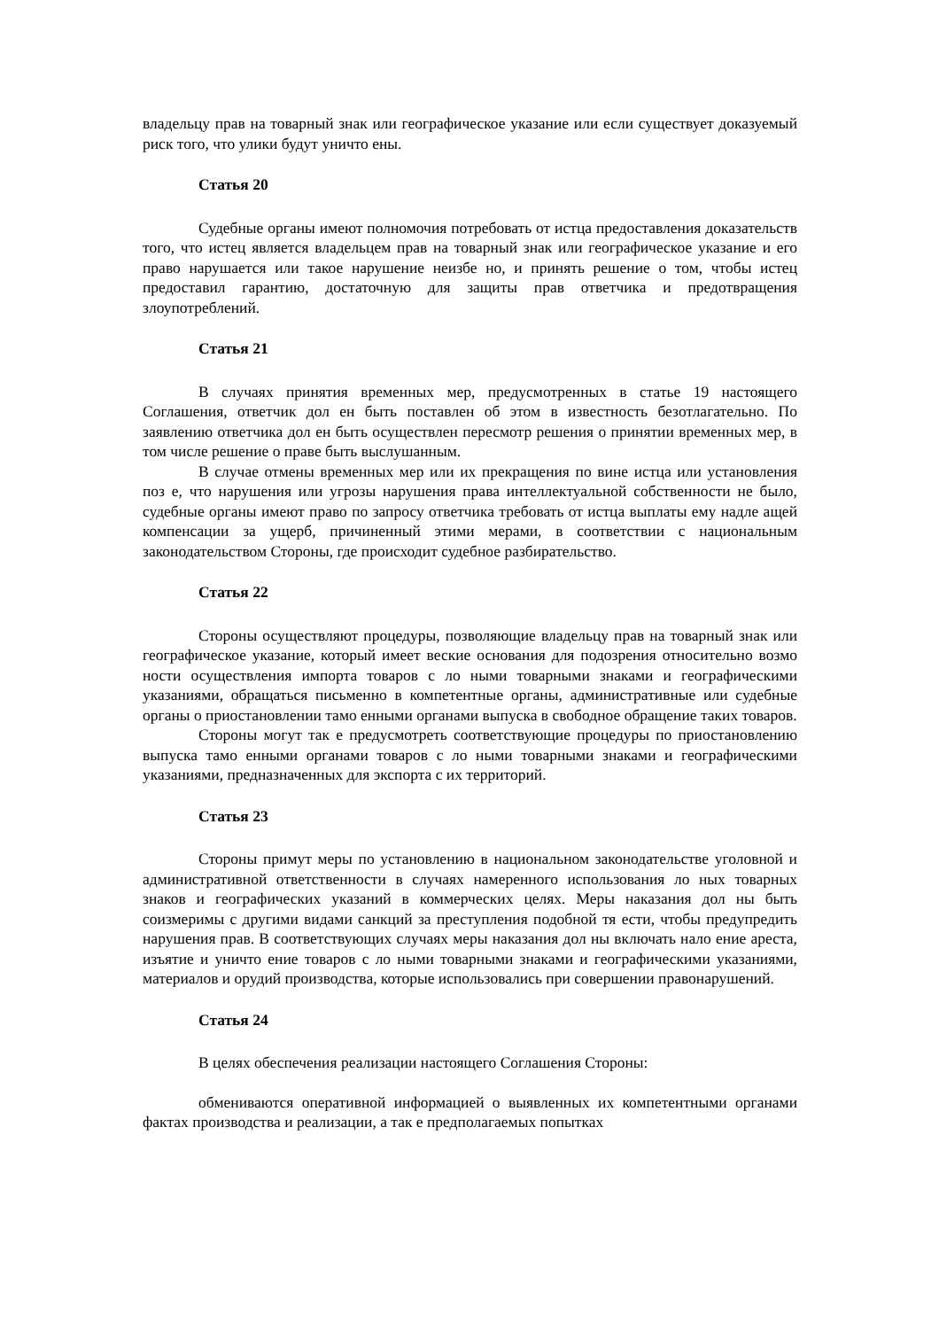владельцу прав на товарный знак или географическое указание или если существует доказуемый риск того, что улики будут уничто ены.
Статья 20
Судебные органы имеют полномочия потребовать от истца предоставления доказательств того, что истец является владельцем прав на товарный знак или географическое указание и его право нарушается или такое нарушение неизбе но, и принять решение о том, чтобы истец предоставил гарантию, достаточную для защиты прав ответчика и предотвращения злоупотреблений.
Статья 21
В случаях принятия временных мер, предусмотренных в статье 19 настоящего Соглашения, ответчик дол ен быть поставлен об этом в известность безотлагательно. По заявлению ответчика дол ен быть осуществлен пересмотр решения о принятии временных мер, в том числе решение о праве быть выслушанным.
В случае отмены временных мер или их прекращения по вине истца или установления поз е, что нарушения или угрозы нарушения права интеллектуальной собственности не было, судебные органы имеют право по запросу ответчика требовать от истца выплаты ему надле ащей компенсации за ущерб, причиненный этими мерами, в соответствии с национальным законодательством Стороны, где происходит судебное разбирательство.
Статья 22
Стороны осуществляют процедуры, позволяющие владельцу прав на товарный знак или географическое указание, который имеет веские основания для подозрения относительно возмо ности осуществления импорта товаров с ло ными товарными знаками и географическими указаниями, обращаться письменно в компетентные органы, административные или судебные органы о приостановлении тамо енными органами выпуска в свободное обращение таких товаров.
Стороны могут так е предусмотреть соответствующие процедуры по приостановлению выпуска тамо енными органами товаров с ло ными товарными знаками и географическими указаниями, предназначенных для экспорта с их территорий.
Статья 23
Стороны примут меры по установлению в национальном законодательстве уголовной и административной ответственности в случаях намеренного использования ло ных товарных знаков и географических указаний в коммерческих целях. Меры наказания дол ны быть соизмеримы с другими видами санкций за преступления подобной тя ести, чтобы предупредить нарушения прав. В соответствующих случаях меры наказания дол ны включать нало ение ареста, изъятие и уничто ение товаров с ло ными товарными знаками и географическими указаниями, материалов и орудий производства, которые использовались при совершении правонарушений.
Статья 24
В целях обеспечения реализации настоящего Соглашения Стороны:
обмениваются оперативной информацией о выявленных их компетентными органами фактах производства и реализации, а так е предполагаемых попытках